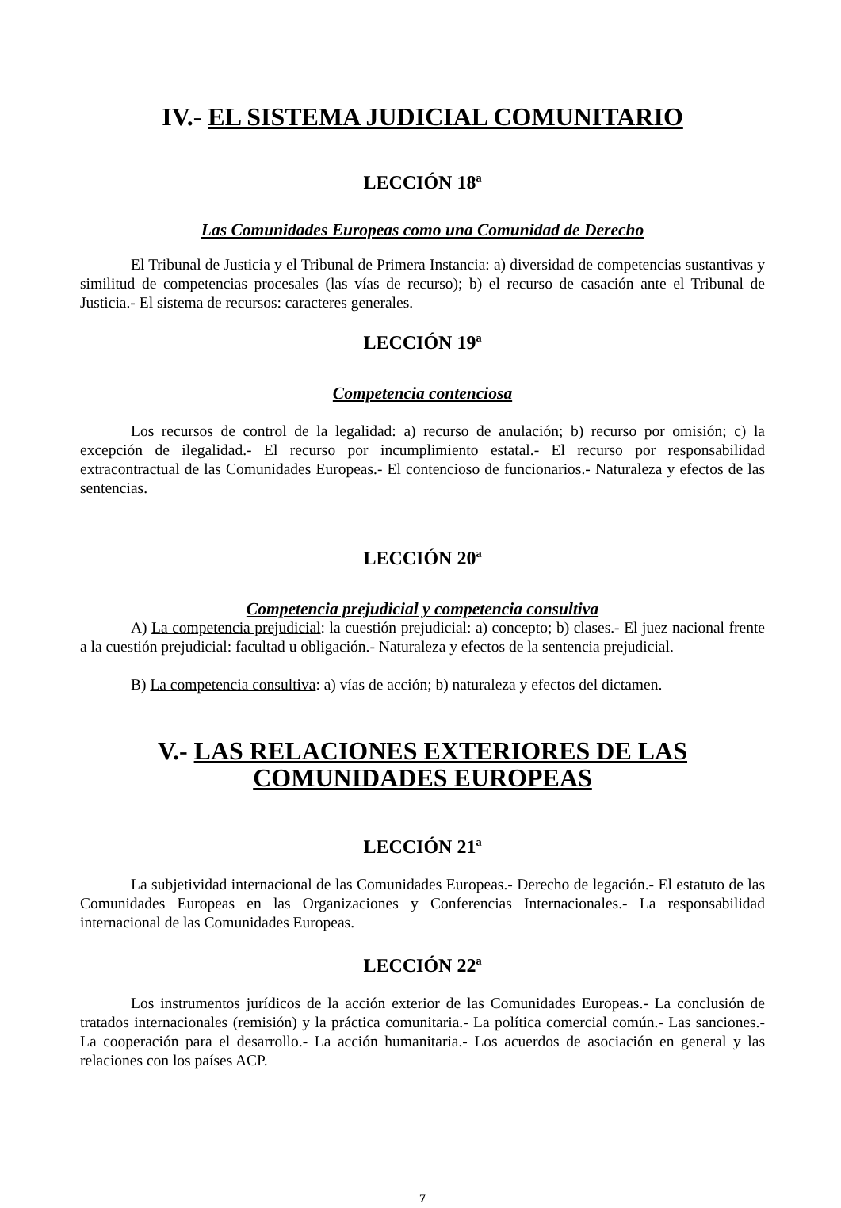IV.- EL SISTEMA JUDICIAL COMUNITARIO
LECCIÓN 18ª
Las Comunidades Europeas como una Comunidad de Derecho
El Tribunal de Justicia y el Tribunal de Primera Instancia: a) diversidad de competencias sustantivas y similitud de competencias procesales (las vías de recurso); b) el recurso de casación ante el Tribunal de Justicia.- El sistema de recursos: caracteres generales.
LECCIÓN 19ª
Competencia contenciosa
Los recursos de control de la legalidad: a) recurso de anulación; b) recurso por omisión; c) la excepción de ilegalidad.- El recurso por incumplimiento estatal.- El recurso por responsabilidad extracontractual de las Comunidades Europeas.- El contencioso de funcionarios.- Naturaleza y efectos de las sentencias.
LECCIÓN 20ª
Competencia prejudicial y competencia consultiva
A) La competencia prejudicial: la cuestión prejudicial: a) concepto; b) clases.- El juez nacional frente a la cuestión prejudicial: facultad u obligación.- Naturaleza y efectos de la sentencia prejudicial.
B) La competencia consultiva: a) vías de acción; b) naturaleza y efectos del dictamen.
V.- LAS RELACIONES EXTERIORES DE LAS COMUNIDADES EUROPEAS
LECCIÓN 21ª
La subjetividad internacional de las Comunidades Europeas.- Derecho de legación.- El estatuto de las Comunidades Europeas en las Organizaciones y Conferencias Internacionales.- La responsabilidad internacional de las Comunidades Europeas.
LECCIÓN 22ª
Los instrumentos jurídicos de la acción exterior de las Comunidades Europeas.- La conclusión de tratados internacionales (remisión) y la práctica comunitaria.- La política comercial común.- Las sanciones.- La cooperación para el desarrollo.- La acción humanitaria.- Los acuerdos de asociación en general y las relaciones con los países ACP.
7